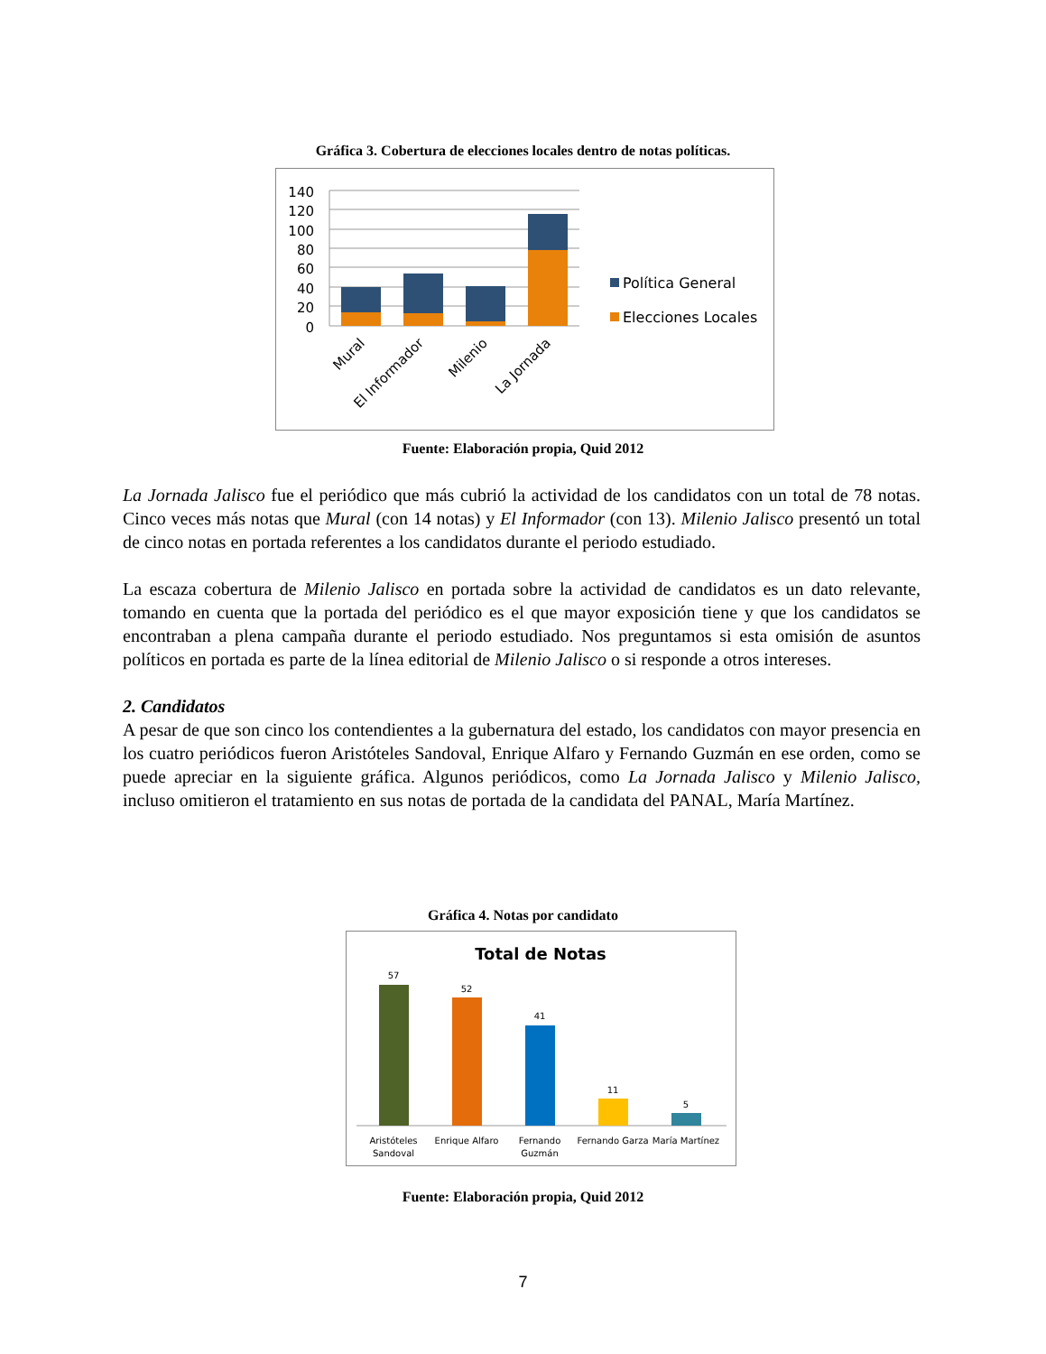Gráfica 3. Cobertura de elecciones locales dentro de notas políticas.
140
120
100
80
60
40
20
0
Mural
El Informador
Milenio
La Jornada
Política General
Elecciones Locales
Fuente: Elaboración propia, Quid 2012
La Jornada Jalisco fue el periódico que más cubrió la actividad de los candidatos con un total de 78 notas. Cinco veces más notas que Mural (con 14 notas) y El Informador (con 13). Milenio Jalisco presentó un total de cinco notas en portada referentes a los candidatos durante el periodo estudiado.
La escaza cobertura de Milenio Jalisco en portada sobre la actividad de candidatos es un dato relevante, tomando en cuenta que la portada del periódico es el que mayor exposición tiene y que los candidatos se encontraban a plena campaña durante el periodo estudiado. Nos preguntamos si esta omisión de asuntos políticos en portada es parte de la línea editorial de Milenio Jalisco o si responde a otros intereses.
2. Candidatos
A pesar de que son cinco los contendientes a la gubernatura del estado, los candidatos con mayor presencia en los cuatro periódicos fueron Aristóteles Sandoval, Enrique Alfaro y Fernando Guzmán en ese orden, como se puede apreciar en la siguiente gráfica. Algunos periódicos, como La Jornada Jalisco y Milenio Jalisco, incluso omitieron el tratamiento en sus notas de portada de la candidata del PANAL, María Martínez.
Gráfica 4. Notas por candidato
Total de Notas
57
52
41
11
5
Aristóteles
Sandoval
Enrique Alfaro
Fernando
Guzmán
Fernando Garza
María Martínez
Fuente: Elaboración propia, Quid 2012
7